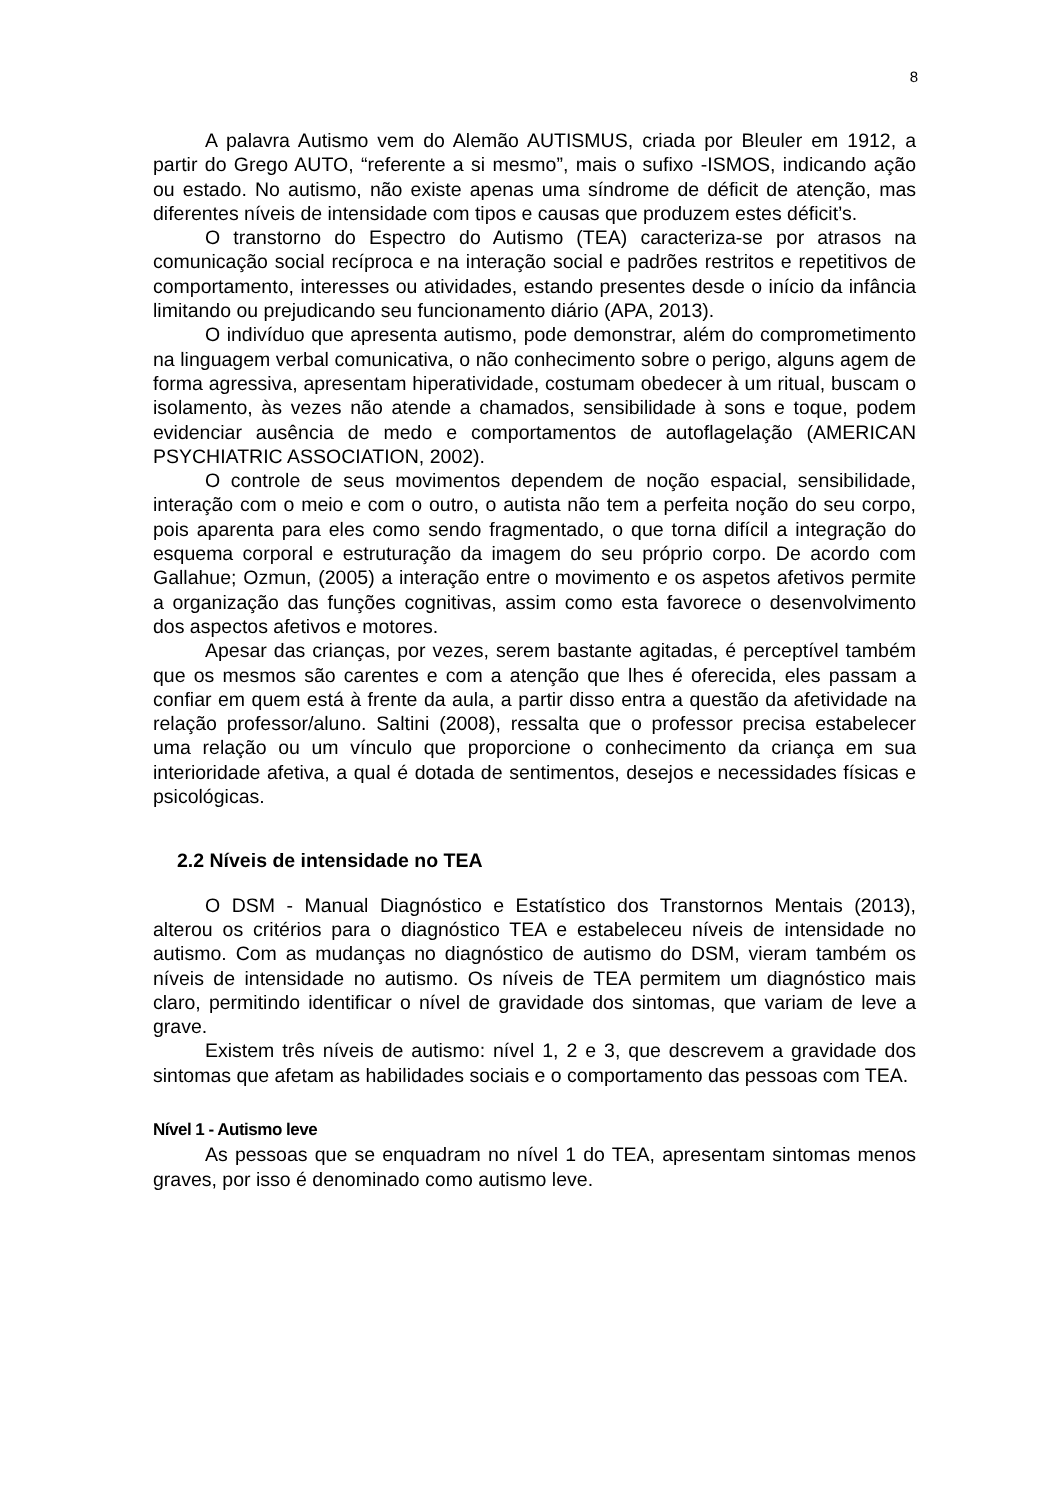8
A palavra Autismo vem do Alemão AUTISMUS, criada por Bleuler em 1912, a partir do Grego AUTO, “referente a si mesmo”, mais o sufixo -ISMOS, indicando ação ou estado. No autismo, não existe apenas uma síndrome de déficit de atenção, mas diferentes níveis de intensidade com tipos e causas que produzem estes déficit’s.
O transtorno do Espectro do Autismo (TEA) caracteriza-se por atrasos na comunicação social recíproca e na interação social e padrões restritos e repetitivos de comportamento, interesses ou atividades, estando presentes desde o início da infância limitando ou prejudicando seu funcionamento diário (APA, 2013).
O indivíduo que apresenta autismo, pode demonstrar, além do comprometimento na linguagem verbal comunicativa, o não conhecimento sobre o perigo, alguns agem de forma agressiva, apresentam hiperatividade, costumam obedecer à um ritual, buscam o isolamento, às vezes não atende a chamados, sensibilidade à sons e toque, podem evidenciar ausência de medo e comportamentos de autoflagelação (AMERICAN PSYCHIATRIC ASSOCIATION, 2002).
O controle de seus movimentos dependem de noção espacial, sensibilidade, interação com o meio e com o outro, o autista não tem a perfeita noção do seu corpo, pois aparenta para eles como sendo fragmentado, o que torna difícil a integração do esquema corporal e estruturação da imagem do seu próprio corpo. De acordo com Gallahue; Ozmun, (2005) a interação entre o movimento e os aspetos afetivos permite a organização das funções cognitivas, assim como esta favorece o desenvolvimento dos aspectos afetivos e motores.
Apesar das crianças, por vezes, serem bastante agitadas, é perceptível também que os mesmos são carentes e com a atenção que lhes é oferecida, eles passam a confiar em quem está à frente da aula, a partir disso entra a questão da afetividade na relação professor/aluno. Saltini (2008), ressalta que o professor precisa estabelecer uma relação ou um vínculo que proporcione o conhecimento da criança em sua interioridade afetiva, a qual é dotada de sentimentos, desejos e necessidades físicas e psicológicas.
2.2 Níveis de intensidade no TEA
O DSM - Manual Diagnóstico e Estatístico dos Transtornos Mentais (2013), alterou os critérios para o diagnóstico TEA e estabeleceu níveis de intensidade no autismo. Com as mudanças no diagnóstico de autismo do DSM, vieram também os níveis de intensidade no autismo. Os níveis de TEA permitem um diagnóstico mais claro, permitindo identificar o nível de gravidade dos sintomas, que variam de leve a grave.
Existem três níveis de autismo: nível 1, 2 e 3, que descrevem a gravidade dos sintomas que afetam as habilidades sociais e o comportamento das pessoas com TEA.
Nível 1 - Autismo leve
As pessoas que se enquadram no nível 1 do TEA, apresentam sintomas menos graves, por isso é denominado como autismo leve.